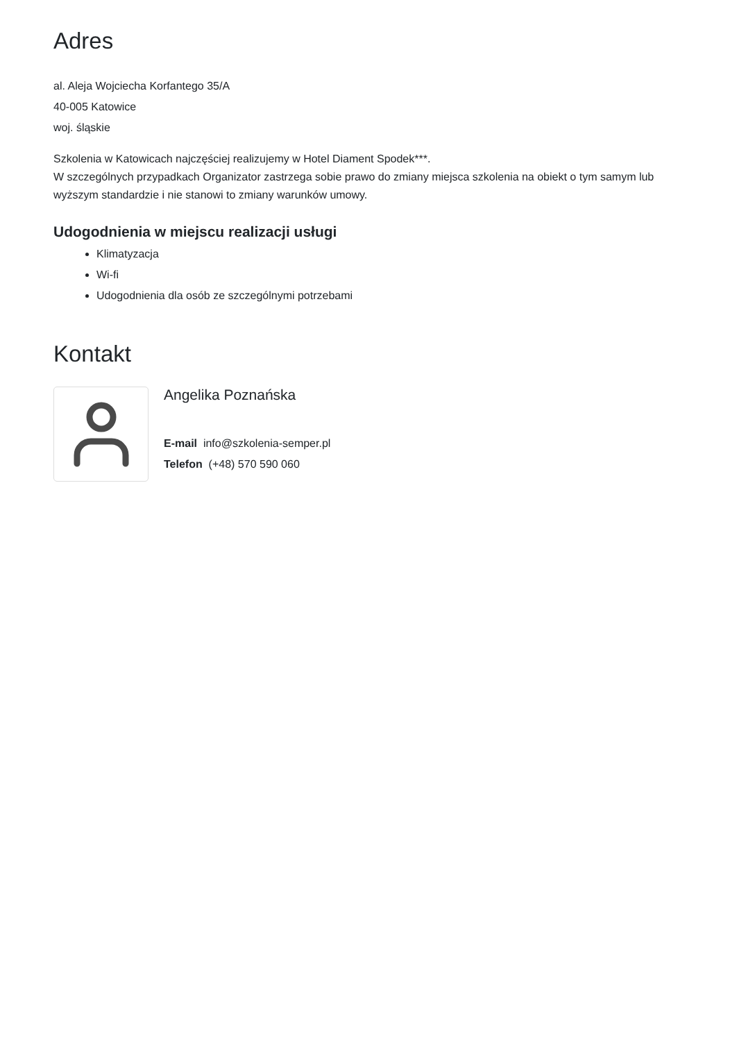Adres
al. Aleja Wojciecha Korfantego 35/A
40-005 Katowice
woj. śląskie
Szkolenia w Katowicach najczęściej realizujemy w Hotel Diament Spodek***.
W szczególnych przypadkach Organizator zastrzega sobie prawo do zmiany miejsca szkolenia na obiekt o tym samym lub wyższym standardzie i nie stanowi to zmiany warunków umowy.
Udogodnienia w miejscu realizacji usługi
Klimatyzacja
Wi-fi
Udogodnienia dla osób ze szczególnymi potrzebami
Kontakt
Angelika Poznańska
E-mail info@szkolenia-semper.pl
Telefon (+48) 570 590 060